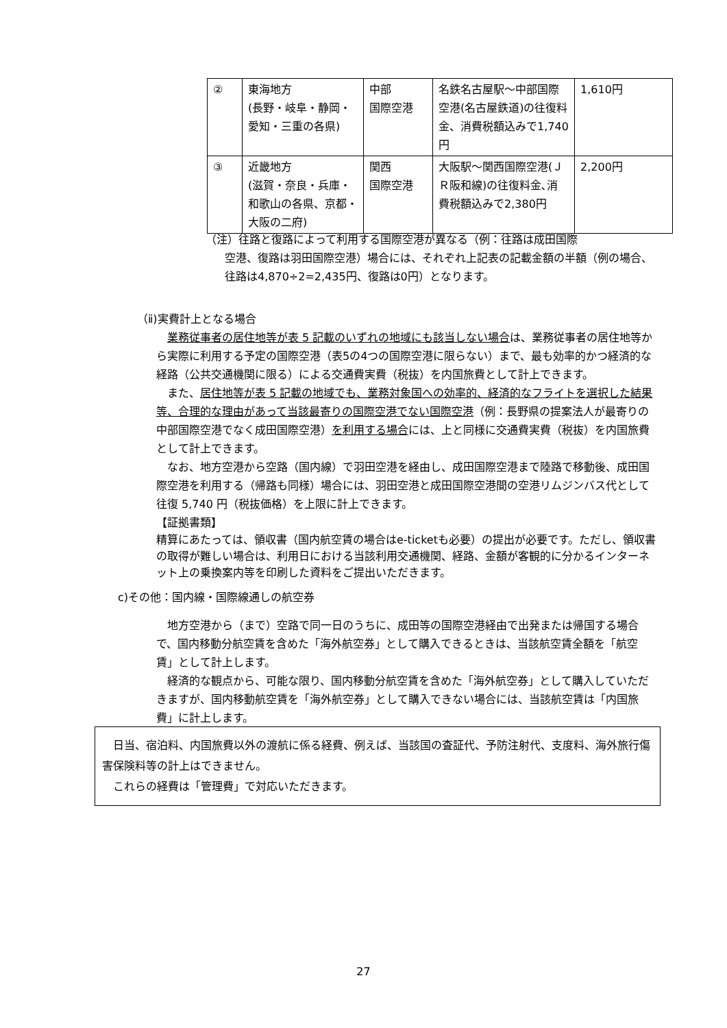| ② | 東海地方 (長野・岐阜・静岡・愛知・三重の各県) | 中部 国際空港 | 名鉄名古屋駅～中部国際空港(名古屋鉄道)の往復料金、消費税額込みで1,740円 | 1,610円 |
| ③ | 近畿地方 (滋賀・奈良・兵庫・和歌山の各県、京都・大阪の二府) | 関西 国際空港 | 大阪駅～関西国際空港(ＪＲ阪和線)の往復料金､消費税額込みで2,380円 | 2,200円 |
（注）往路と復路によって利用する国際空港が異なる（例：往路は成田国際
空港、復路は羽田国際空港）場合には、それぞれ上記表の記載金額の半額（例の場合、往路は4,870÷2=2,435円、復路は0円）となります。
（ⅱ)実費計上となる場合
　業務従事者の居住地等が表 5 記載のいずれの地域にも該当しない場合は、業務従事者の居住地等から実際に利用する予定の国際空港（表5の4つの国際空港に限らない）まで、最も効率的かつ経済的な経路（公共交通機関に限る）による交通費実費（税抜）を内国旅費として計上できます。
　また、居住地等が表 5 記載の地域でも、業務対象国への効率的、経済的なフライトを選択した結果等、合理的な理由があって当該最寄りの国際空港でない国際空港（例：長野県の提案法人が最寄りの中部国際空港でなく成田国際空港）を利用する場合には、上と同様に交通費実費（税抜）を内国旅費として計上できます。
　なお、地方空港から空路（国内線）で羽田空港を経由し、成田国際空港まで陸路で移動後、成田国際空港を利用する（帰路も同様）場合には、羽田空港と成田国際空港間の空港リムジンバス代として往復 5,740 円（税抜価格）を上限に計上できます。
【証拠書類】
精算にあたっては、領収書（国内航空賃の場合はe-ticketも必要）の提出が必要です。ただし、領収書の取得が難しい場合は、利用日における当該利用交通機関、経路、金額が客観的に分かるインターネット上の乗換案内等を印刷した資料をご提出いただきます。
c)その他：国内線・国際線通しの航空券
　地方空港から（まで）空路で同一日のうちに、成田等の国際空港経由で出発または帰国する場合で、国内移動分航空賃を含めた「海外航空券」として購入できるときは、当該航空賃全額を「航空賃」として計上します。
　経済的な観点から、可能な限り、国内移動分航空賃を含めた「海外航空券」として購入していただきますが、国内移動航空賃を「海外航空券」として購入できない場合には、当該航空賃は「内国旅費」に計上します。
　日当、宿泊料、内国旅費以外の渡航に係る経費、例えば、当該国の査証代、予防注射代、支度料、海外旅行傷害保険料等の計上はできません。
　これらの経費は「管理費」で対応いただきます。
27